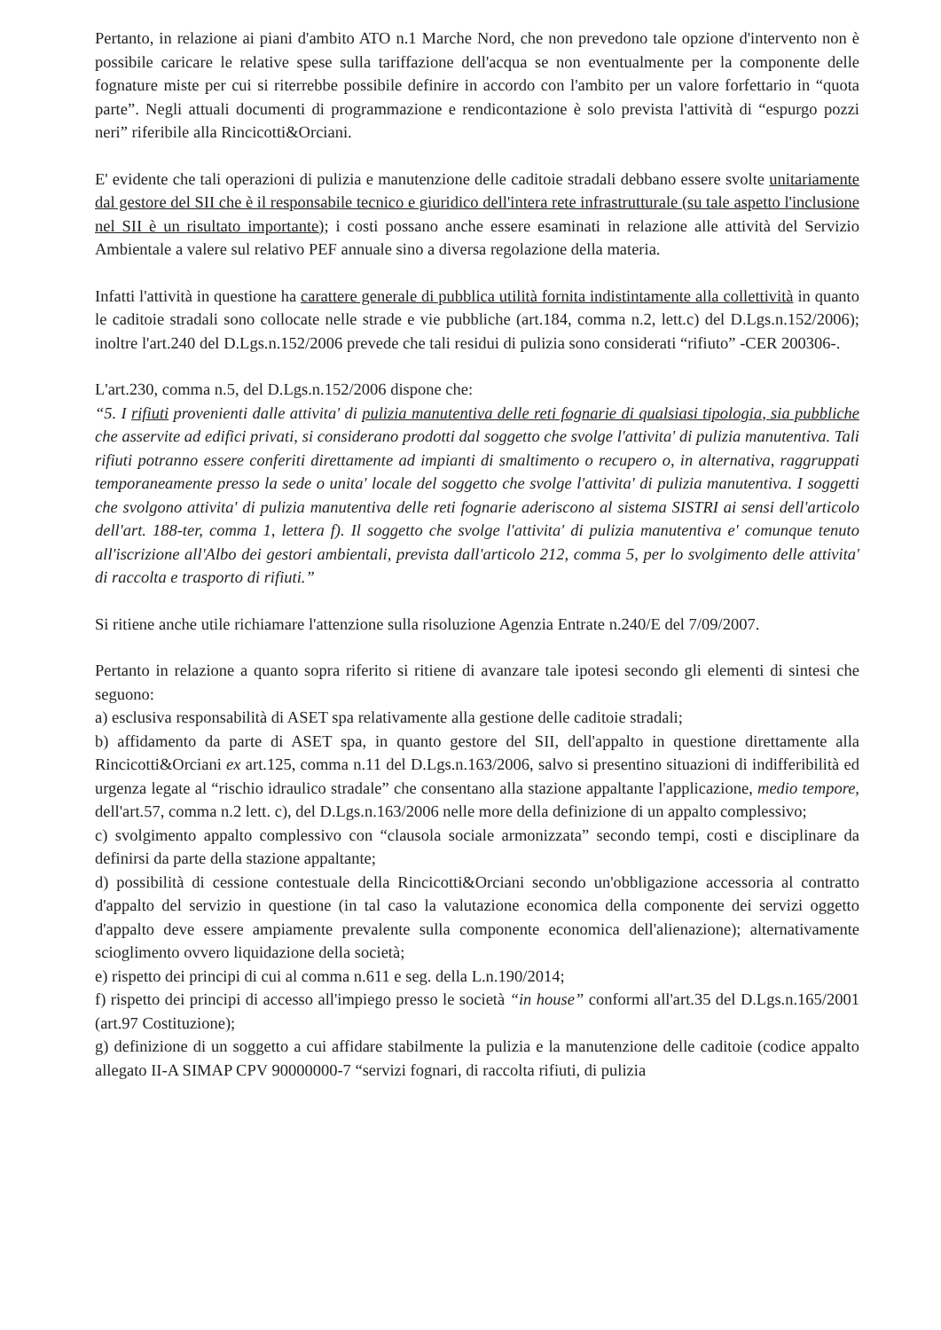Pertanto, in relazione ai piani d'ambito ATO n.1 Marche Nord, che non prevedono tale opzione d'intervento non è possibile caricare le relative spese sulla tariffazione dell'acqua se non eventualmente per la componente delle fognature miste per cui si riterrebbe possibile definire in accordo con l'ambito per un valore forfettario in “quota parte”. Negli attuali documenti di programmazione e rendicontazione è solo prevista l'attività di “espurgo pozzi neri” riferibile alla Rincicotti&Orciani.
E' evidente che tali operazioni di pulizia e manutenzione delle caditoie stradali debbano essere svolte unitariamente dal gestore del SII che è il responsabile tecnico e giuridico dell'intera rete infrastrutturale (su tale aspetto l'inclusione nel SII è un risultato importante); i costi possano anche essere esaminati in relazione alle attività del Servizio Ambientale a valere sul relativo PEF annuale sino a diversa regolazione della materia.
Infatti l'attività in questione ha carattere generale di pubblica utilità fornita indistintamente alla collettività in quanto le caditoie stradali sono collocate nelle strade e vie pubbliche (art.184, comma n.2, lett.c) del D.Lgs.n.152/2006); inoltre l'art.240 del D.Lgs.n.152/2006 prevede che tali residui di pulizia sono considerati “rifiuto” -CER 200306-.
L'art.230, comma n.5, del D.Lgs.n.152/2006 dispone che:
“5. I rifiuti provenienti dalle attivita' di pulizia manutentiva delle reti fognarie di qualsiasi tipologia, sia pubbliche che asservite ad edifici privati, si considerano prodotti dal soggetto che svolge l'attivita' di pulizia manutentiva. Tali rifiuti potranno essere conferiti direttamente ad impianti di smaltimento o recupero o, in alternativa, raggruppati temporaneamente presso la sede o unita' locale del soggetto che svolge l'attivita' di pulizia manutentiva. I soggetti che svolgono attivita' di pulizia manutentiva delle reti fognarie aderiscono al sistema SISTRI ai sensi dell'articolo dell'art. 188-ter, comma 1, lettera f). Il soggetto che svolge l'attivita' di pulizia manutentiva e' comunque tenuto all'iscrizione all'Albo dei gestori ambientali, prevista dall'articolo 212, comma 5, per lo svolgimento delle attivita' di raccolta e trasporto di rifiuti.”
Si ritiene anche utile richiamare l'attenzione sulla risoluzione Agenzia Entrate n.240/E del 7/09/2007.
Pertanto in relazione a quanto sopra riferito si ritiene di avanzare tale ipotesi secondo gli elementi di sintesi che seguono:
a) esclusiva responsabilità di ASET spa relativamente alla gestione delle caditoie stradali;
b) affidamento da parte di ASET spa, in quanto gestore del SII, dell'appalto in questione direttamente alla Rincicotti&Orciani ex art.125, comma n.11 del D.Lgs.n.163/2006, salvo si presentino situazioni di indifferibilità ed urgenza legate al “rischio idraulico stradale” che consentano alla stazione appaltante l'applicazione, medio tempore, dell'art.57, comma n.2 lett. c), del D.Lgs.n.163/2006 nelle more della definizione di un appalto complessivo;
c) svolgimento appalto complessivo con “clausola sociale armonizzata” secondo tempi, costi e disciplinare da definirsi da parte della stazione appaltante;
d) possibilità di cessione contestuale della Rincicotti&Orciani secondo un'obbligazione accessoria al contratto d'appalto del servizio in questione (in tal caso la valutazione economica della componente dei servizi oggetto d'appalto deve essere ampiamente prevalente sulla componente economica dell'alienazione); alternativamente scioglimento ovvero liquidazione della società;
e) rispetto dei principi di cui al comma n.611 e seg. della L.n.190/2014;
f) rispetto dei principi di accesso all'impiego presso le società “in house” conformi all'art.35 del D.Lgs.n.165/2001 (art.97 Costituzione);
g) definizione di un soggetto a cui affidare stabilmente la pulizia e la manutenzione delle caditoie (codice appalto allegato II-A SIMAP CPV 90000000-7 “servizi fognari, di raccolta rifiuti, di pulizia